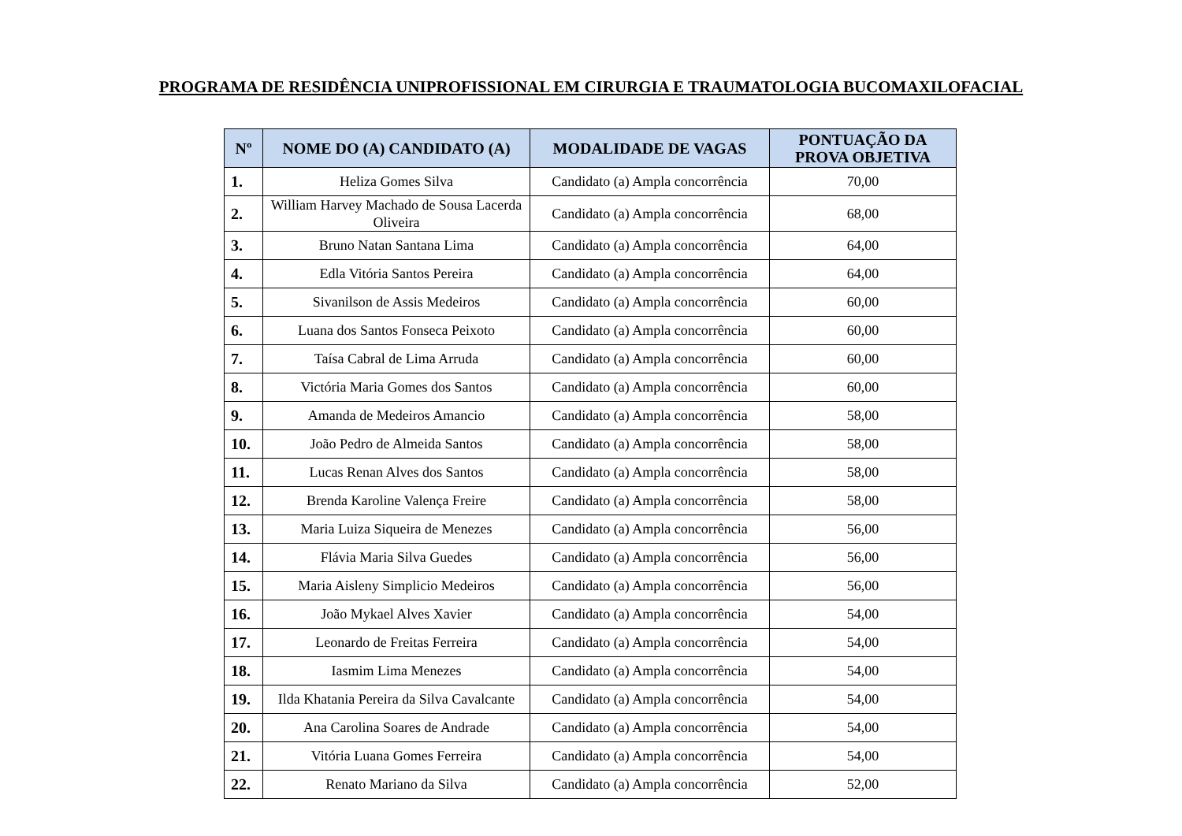PROGRAMA DE RESIDÊNCIA UNIPROFISSIONAL EM CIRURGIA E TRAUMATOLOGIA BUCOMAXILOFACIAL
| Nº | NOME DO (A) CANDIDATO (A) | MODALIDADE DE VAGAS | PONTUAÇÃO DA PROVA OBJETIVA |
| --- | --- | --- | --- |
| 1. | Heliza Gomes Silva | Candidato (a) Ampla concorrência | 70,00 |
| 2. | William Harvey Machado de Sousa Lacerda Oliveira | Candidato (a) Ampla concorrência | 68,00 |
| 3. | Bruno Natan Santana Lima | Candidato (a) Ampla concorrência | 64,00 |
| 4. | Edla Vitória Santos Pereira | Candidato (a) Ampla concorrência | 64,00 |
| 5. | Sivanilson de Assis Medeiros | Candidato (a) Ampla concorrência | 60,00 |
| 6. | Luana dos Santos Fonseca Peixoto | Candidato (a) Ampla concorrência | 60,00 |
| 7. | Taísa Cabral de Lima Arruda | Candidato (a) Ampla concorrência | 60,00 |
| 8. | Victória Maria Gomes dos Santos | Candidato (a) Ampla concorrência | 60,00 |
| 9. | Amanda de Medeiros Amancio | Candidato (a) Ampla concorrência | 58,00 |
| 10. | João Pedro de Almeida Santos | Candidato (a) Ampla concorrência | 58,00 |
| 11. | Lucas Renan Alves dos Santos | Candidato (a) Ampla concorrência | 58,00 |
| 12. | Brenda Karoline Valença Freire | Candidato (a) Ampla concorrência | 58,00 |
| 13. | Maria Luiza Siqueira de Menezes | Candidato (a) Ampla concorrência | 56,00 |
| 14. | Flávia Maria Silva Guedes | Candidato (a) Ampla concorrência | 56,00 |
| 15. | Maria Aisleny Simplicio Medeiros | Candidato (a) Ampla concorrência | 56,00 |
| 16. | João Mykael Alves Xavier | Candidato (a) Ampla concorrência | 54,00 |
| 17. | Leonardo de Freitas Ferreira | Candidato (a) Ampla concorrência | 54,00 |
| 18. | Iasmim Lima Menezes | Candidato (a) Ampla concorrência | 54,00 |
| 19. | Ilda Khatania Pereira da Silva Cavalcante | Candidato (a) Ampla concorrência | 54,00 |
| 20. | Ana Carolina Soares de Andrade | Candidato (a) Ampla concorrência | 54,00 |
| 21. | Vitória Luana Gomes Ferreira | Candidato (a) Ampla concorrência | 54,00 |
| 22. | Renato Mariano da Silva | Candidato (a) Ampla concorrência | 52,00 |